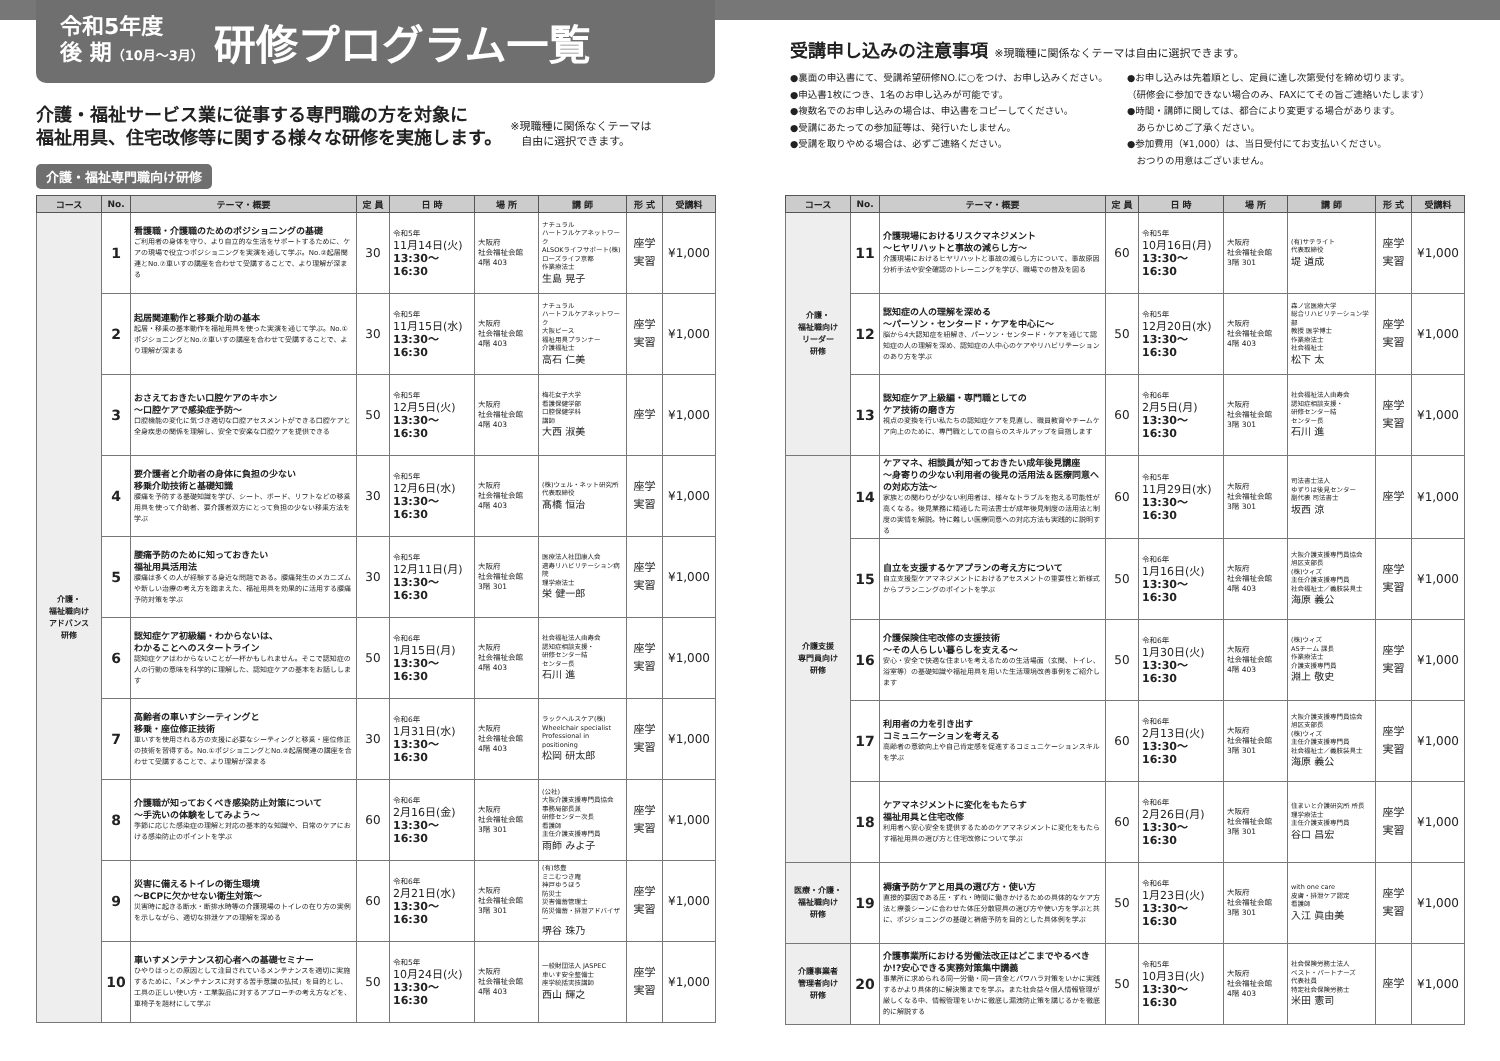令和5年度
後 期（10月〜3月）
研修プログラム一覧
介護・福祉サービス業に従事する専門職の方を対象に
福祉用具、住宅改修等に関する様々な研修を実施します。
※現職種に関係なくテーマは
　自由に選択できます。
介護・福祉専門職向け研修
| コース | No. | テーマ・概要 | 定 員 | 日 時 | 場 所 | 講 師 | 形 式 | 受講料 |
| --- | --- | --- | --- | --- | --- | --- | --- | --- |
| 介護・ 福祉職向け アドバンス 研修 | 1 | 看護職・介護職のためのポジショニングの基礎 ご利用者の身体を守り、より自立的な生活をサポートするために、ケアの現場で役立つポジショニングを実演を通して学ぶ。No.②起居関連とNo.⑦車いすの講座を合わせて受講することで、より理解が深まる | 30 | 令和5年 11月14日(火) 13:30〜16:30 | 大阪府 社会福祉会館 4階 403 | ナチュラル ハートフルケアネットワーク ALSOKライフサポート(株) ローズライフ京都 作業療法士 生島 晃子 | 座学 実習 | ¥1,000 |
| | 2 | 起居関連動作と移乗介助の基本 起居・移乗の基本動作を福祉用具を使った実演を通じて学ぶ。No.①ポジショニングとNo.⑦車いすの講座を合わせて受講することで、より理解が深まる | 30 | 令和5年 11月15日(水) 13:30〜16:30 | 大阪府 社会福祉会館 4階 403 | ナチュラル ハートフルケアネットワーク 大阪ピース 福祉用具プランナー 介護福祉士 高石 仁美 | 座学 実習 | ¥1,000 |
| | 3 | おさえておきたい口腔ケアのキホン 〜口腔ケアで感染症予防〜 口腔機能の変化に気づき適切な口腔アセスメントができる口腔ケアと全身疾患の関係を理解し、安全で安楽な口腔ケアを提供できる | 50 | 令和5年 12月5日(火) 13:30〜16:30 | 大阪府 社会福祉会館 4階 403 | 梅花女子大学 看護保健学部 口腔保健学科 講師 大西 淑美 | 座学 | ¥1,000 |
| | 4 | 要介護者と介助者の身体に負担の少ない 移乗介助技術と基礎知識 腰痛を予防する基礎知識を学び、シート、ボード、リフトなどの移乗用具を使って介助者、要介護者双方にとって負担の少ない移乗方法を学ぶ | 30 | 令和5年 12月6日(水) 13:30〜16:30 | 大阪府 社会福祉会館 4階 403 | (株)ウェル・ネット研究所 代表取締役 髙橋 恒治 | 座学 実習 | ¥1,000 |
| | 5 | 腰痛予防のために知っておきたい 福祉用具活用法 腰痛は多くの人が経験する身近な問題である。腰痛発生のメカニズムや新しい治療の考え方を踏まえた、福祉用具を効果的に活用する腰痛予防対策を学ぶ | 30 | 令和5年 12月11日(月) 13:30〜16:30 | 大阪府 社会福祉会館 3階 301 | 医療法人社団康人会 適寿リハビリテーション病院 理学療法士 栄 健一郎 | 座学 実習 | ¥1,000 |
| | 6 | 認知症ケア初級編・わからないは、 わかることへのスタートライン 認知症ケアはわからないことが一杯かもしれません。そこで認知症の人の行動の意味を科学的に理解した、認知症ケアの基本をお話しします | 50 | 令和6年 1月15日(月) 13:30〜16:30 | 大阪府 社会福祉会館 4階 403 | 社会福祉法人由寿会 認知症相談支援・ 研修センター結 センター長 石川 進 | 座学 実習 | ¥1,000 |
| | 7 | 高齢者の車いすシーティングと 移乗・座位修正技術 車いすを使用される方の支援に必要なシーティングと移乗・座位修正の技術を習得する。No.①ポジショニングとNo.②起居関連の講座を合わせて受講することで、より理解が深まる | 30 | 令和6年 1月31日(水) 13:30〜16:30 | 大阪府 社会福祉会館 4階 403 | ラックヘルスケア(株) Wheelchair specialist Professional in positioning 松岡 研太郎 | 座学 実習 | ¥1,000 |
| | 8 | 介護職が知っておくべき感染防止対策について 〜手洗いの体験をしてみよう〜 季節に応じた感染症の理解と対応の基本的な知識や、日常のケアにおける感染防止のポイントを学ぶ | 60 | 令和6年 2月16日(金) 13:30〜16:30 | 大阪府 社会福祉会館 3階 301 | (公社) 大阪介護支援専門員協会 事務局部長兼 研修センター次長 看護師 主任介護支援専門員 雨師 みよ子 | 座学 実習 | ¥1,000 |
| | 9 | 災害に備えるトイレの衛生環境 〜BCPに欠かせない衛生対策〜 災害時に起きる断水・断排水時等の介護現場のトイレの在り方の実例を示しながら、適切な排泄ケアの理解を深める | 60 | 令和6年 2月21日(水) 13:30〜16:30 | 大阪府 社会福祉会館 3階 301 | (有)悠豊 ミニむつき庵 神戸ゆうほう 防災士 災害備蓄管理士 防災備蓄・排泄アドバイザー 堺谷 珠乃 | 座学 実習 | ¥1,000 |
| | 10 | 車いすメンテナンス初心者への基礎セミナー ひやりはっとの原因として注目されているメンテナンスを適切に実施するために、「メンテナンスに対する苦手意識の払拭」を目的とし、工具の正しい使い方・工業製品に対するアプローチの考え方などを、車椅子を題材にして学ぶ | 50 | 令和5年 10月24日(火) 13:30〜16:30 | 大阪府 社会福祉会館 4階 403 | 一般財団法人 JASPEC 車いす安全整備士 座学統括実技講師 西山 輝之 | 座学 実習 | ¥1,000 |
受講申し込みの注意事項 ※現職種に関係なくテーマは自由に選択できます。
●裏面の申込書にて、受講希望研修NO.に○をつけ、お申し込みください。
●申込書1枚につき、1名のお申し込みが可能です。
●複数名でのお申し込みの場合は、申込書をコピーしてください。
●受講にあたっての参加証等は、発行いたしません。
●受講を取りやめる場合は、必ずご連絡ください。
●お申し込みは先着順とし、定員に達し次第受付を締め切ります。
（研修会に参加できない場合のみ、FAXにてその旨ご連絡いたします）
●時間・講師に関しては、都合により変更する場合があります。
　あらかじめご了承ください。
●参加費用（¥1,000）は、当日受付にてお支払いください。
　おつりの用意はございません。
| コース | No. | テーマ・概要 | 定 員 | 日 時 | 場 所 | 講 師 | 形 式 | 受講料 |
| --- | --- | --- | --- | --- | --- | --- | --- | --- |
| 介護・ 福祉職向け リーダー 研修 | 11 | 介護現場におけるリスクマネジメント 〜ヒヤリハットと事故の減らし方〜 介護現場におけるヒヤリハットと事故の減らし方について、事故原因分析手法や安全確認のトレーニングを学び、職場での普及を図る | 60 | 令和5年 10月16日(月) 13:30〜16:30 | 大阪府 社会福祉会館 3階 301 | (有)サテライト 代表取締役 堤 道成 | 座学 実習 | ¥1,000 |
| | 12 | 認知症の人の理解を深める 〜パーソン・センタード・ケアを中心に〜 脳から4大認知症を紐解き、パーソン・センタード・ケアを通じて認知症の人の理解を深め、認知症の人中心のケアやリハビリテーションのあり方を学ぶ | 50 | 令和5年 12月20日(水) 13:30〜16:30 | 大阪府 社会福祉会館 4階 403 | 森ノ宮医療大学 総合リハビリテーション学部 教授 医学博士 作業療法士 社会福祉士 松下 太 | 座学 実習 | ¥1,000 |
| | 13 | 認知症ケア上級編・専門職としての ケア技術の磨き方 視点の変換を行い私たちの認知症ケアを見直し、職員教育やチームケア向上のために、専門職としての自らのスキルアップを目指します | 60 | 令和6年 2月5日(月) 13:30〜16:30 | 大阪府 社会福祉会館 3階 301 | 社会福祉法人由寿会 認知症相談支援・ 研修センター結 センター長 石川 進 | 座学 実習 | ¥1,000 |
| 介護支援 専門員向け 研修 | 14 | ケアマネ、相談員が知っておきたい成年後見講座 〜身寄りの少ない利用者の後見の活用法＆医療同意への対応方法〜 家族との関わりが少ない利用者は、様々なトラブルを抱える可能性が高くなる。後見業務に精通した司法書士が成年後見制度の活用法と制度の実情を解説。特に難しい医療同意への対応方法も実践的に説明する | 60 | 令和5年 11月29日(水) 13:30〜16:30 | 大阪府 社会福祉会館 3階 301 | 司法書士法人 ゆずりは後見センター 副代表 司法書士 坂西 涼 | 座学 | ¥1,000 |
| | 15 | 自立を支援するケアプランの考え方について 自立支援型ケアマネジメントにおけるアセスメントの重要性と新様式からプランニングのポイントを学ぶ | 50 | 令和6年 1月16日(火) 13:30〜16:30 | 大阪府 社会福祉会館 4階 403 | 大阪介護支援専門員協会 旭区支部長 (株)ウィズ 主任介護支援専門員 社会福祉士／義肢装具士 海原 義公 | 座学 実習 | ¥1,000 |
| | 16 | 介護保険住宅改修の支援技術 〜その人らしい暮らしを支える〜 安心・安全で快適な住まいを考えるための生活場面（玄関、トイレ、浴室等）の基礎知識や福祉用具を用いた生活環境改善事例をご紹介します | 50 | 令和6年 1月30日(火) 13:30〜16:30 | 大阪府 社会福祉会館 4階 403 | (株)ウィズ ASチーム 課長 作業療法士 介護支援専門員 淵上 敬史 | 座学 実習 | ¥1,000 |
| | 17 | 利用者の力を引き出す コミュニケーションを考える 高齢者の意欲向上や自己肯定感を促進するコミュニケーションスキルを学ぶ | 60 | 令和6年 2月13日(火) 13:30〜16:30 | 大阪府 社会福祉会館 3階 301 | 大阪介護支援専門員協会 旭区支部長 (株)ウィズ 主任介護支援専門員 社会福祉士／義肢装具士 海原 義公 | 座学 実習 | ¥1,000 |
| | 18 | ケアマネジメントに変化をもたらす 福祉用具と住宅改修 利用者へ安心安全を提供するためのケアマネジメントに変化をもたらす福祉用具の選び方と住宅改修について学ぶ | 60 | 令和6年 2月26日(月) 13:30〜16:30 | 大阪府 社会福祉会館 3階 301 | 住まいと介護研究所 所長 理学療法士 主任介護支援専門員 谷口 昌宏 | 座学 実習 | ¥1,000 |
| 医療・介護・ 福祉職向け 研修 | 19 | 褥瘡予防ケアと用具の選び方・使い方 直接的要因である圧・ずれ・時間に働きかけるための具体的なケア方法と療養シーンに合わせた体圧分散寝具の選び方や使い方を学ぶと共に、ポジショニングの基礎と褥瘡予防を目的とした具体例を学ぶ | 50 | 令和6年 1月23日(火) 13:30〜16:30 | 大阪府 社会福祉会館 3階 301 | with one care 皮膚・排泄ケア認定 看護師 入江 眞由美 | 座学 実習 | ¥1,000 |
| 介護事業者 管理者向け 研修 | 20 | 介護事業所における労働法改正はどこまでやるべきか!?安心できる実務対策集中講義 事業所に求められる同一労働・同一賃金とパワハラ対策をいかに実践するかより具体的に解決策までを学ぶ。また社会益々個人情報管理が厳しくなる中、情報管理をいかに徹底し漏洩防止策を講じるかを徹底的に解説する | 50 | 令和5年 10月3日(火) 13:30〜16:30 | 大阪府 社会福祉会館 4階 403 | 社会保険労務士法人 ベスト・パートナーズ 代表社員 特定社会保険労務士 米田 憲司 | 座学 | ¥1,000 |